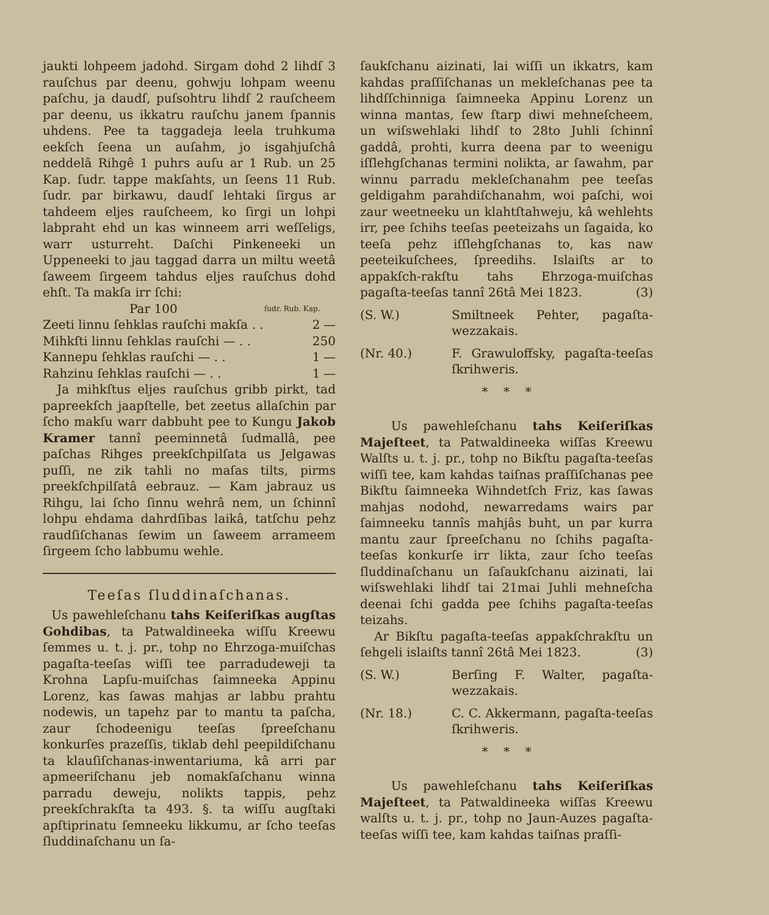jaukti lohpeem jadohd. Sirgam dohd 2 lihdſ 3 rauſchus par deenu, gohwju lohpam weenu paſchu, ja daudſ, puſsohtru lihdſ 2 rauſcheem par deenu, us ikkatru rauſchu janem ſpannis uhdens. Pee ta taggadeja leela truhkuma eekſch ſeena un auſahm, jo isgahjuſchâ neddelâ Rihgê 1 puhrs auſu ar 1 Rub. un 25 Kap. ſudr. tappe makſahts, un ſeens 11 Rub. ſudr. par birkawu, daudſ lehtaki ſirgus ar tahdeem eljes rauſcheem, ko ſirgi un lohpi labpraht ehd un kas winneem arri weſſeligs, warr usturreht. Daſchi Pinkeneeki un Uppeneeki to jau taggad darra un miltu weetâ ſaweem ſirgeem tahdus eljes rauſchus dohd ehſt. Ta makſa irr ſchi:
| Par 100 | ſudr. Rub. Kap. | |
| --- | --- | --- |
| Zeeti linnu ſehklas rauſchi makſa . . | 2 | — |
| Mihkſti linnu ſehklas rauſchi — . . | 2 | 50 |
| Kannepu ſehklas rauſchi — . . | 1 | — |
| Rahzinu ſehklas rauſchi — . . | 1 | — |
Ja mihkſtus eljes rauſchus gribb pirkt, tad papreekſch jaapſtelle, bet zeetus allaſchin par ſcho makſu warr dabbuht pee to Kungu Jakob Kramer tannî peeminnetâ ſudmallâ, pee paſchas Rihges preekſchpilſata us Jelgawas puſſi, ne zik tahli no maſas tilts, pirms preekſchpilſatâ eebrauz. — Kam jabrauz us Rihgu, lai ſcho ſinnu wehrâ nem, un ſchinnî lohpu ehdama dahrdſibas laikâ, tatſchu pehz raudſiſchanas ſewim un ſaweem arrameem ſirgeem ſcho labbumu wehle.
Teeſas ſluddinaſchanas.
Us pawehleſchanu tahs Keiſeriſkas augſtas Gohdibas, ta Patwaldineeka wiſſu Kreewu ſemmes u. t. j. pr., tohp no Ehrzoga-muiſchas pagaſta-teeſas wiſſi tee parradudeweji ta Krohna Lapſu-muiſchas ſaimneeka Appinu Lorenz, kas ſawas mahjas ar labbu prahtu nodewis, un tapehz par to mantu ta paſcha, zaur ſchodeenigu teeſas ſpreeſchanu konkurſes prazeſſis, tiklab dehl peepildiſchanu ta klauſiſchanas-inwentariuma, kâ arri par apmeeriſchanu jeb nomakſaſchanu winna parradu deweju, nolikts tappis, pehz preekſchrakſta ta 493. §. ta wiſſu augſtaki apſtiprinatu ſemneeku likkumu, ar ſcho teeſas ſluddinaſchanu un ſa-
ſaukſchanu aizinati, lai wiſſi un ikkatrs, kam kahdas praſſiſchanas un mekleſchanas pee ta lihdſſchinniga ſaimneeka Appinu Lorenz un winna mantas, ſew ſtarp diwi mehneſcheem, un wiſswehlaki lihdſ to 28to Juhli ſchinnî gaddâ, prohti, kurra deena par to weenigu iſſlehgſchanas termini nolikta, ar ſawahm, par winnu parradu mekleſchanahm pee teeſas geldigahm parahdiſchanahm, woi paſchi, woi zaur weetneeku un klahtſtahweju, kâ wehlehts irr, pee ſchihs teeſas peeteizahs un ſagaida, ko teeſa pehz iſſlehgſchanas to, kas naw peeteikuſchees, ſpreedihs. Islaiſts ar to appakſch-rakſtu tahs Ehrzoga-muiſchas pagaſta-teeſas tannî 26tâ Mei 1823. (3)
(S. W.) Smiltneek Pehter, pagaſta-wezzakais.
(Nr. 40.) F. Grawuloffsky, pagaſta-teeſas ſkrihweris.
* * *
Us pawehleſchanu tahs Keiſeriſkas Majeſteet, ta Patwaldineeka wiſſas Kreewu Walſts u. t. j. pr., tohp no Bikſtu pagaſta-teeſas wiſſi tee, kam kahdas taiſnas praſſiſchanas pee Bikſtu ſaimneeka Wihndetſch Friz, kas ſawas mahjas nodohd, newarredams wairs par ſaimneeku tannîs mahjâs buht, un par kurra mantu zaur ſpreeſchanu no ſchihs pagaſta-teeſas konkurſe irr likta, zaur ſcho teeſas ſluddinaſchanu un ſaſaukſchanu aizinati, lai wiſswehlaki lihdſ tai 21mai Juhli mehneſcha deenai ſchi gadda pee ſchihs pagaſta-teeſas teizahs.
Ar Bikſtu pagaſta-teeſas appakſchrakſtu un ſehgeli islaiſts tannî 26tâ Mei 1823. (3)
(S. W.) Berſing F. Walter, pagaſta-wezzakais.
(Nr. 18.) C. C. Akkermann, pagaſta-teeſas ſkrihweris.
* * *
Us pawehleſchanu tahs Keiſeriſkas Majeſteet, ta Patwaldineeka wiſſas Kreewu walſts u. t. j. pr., tohp no Jaun-Auzes pagaſta-teeſas wiſſi tee, kam kahdas taiſnas praſſi-